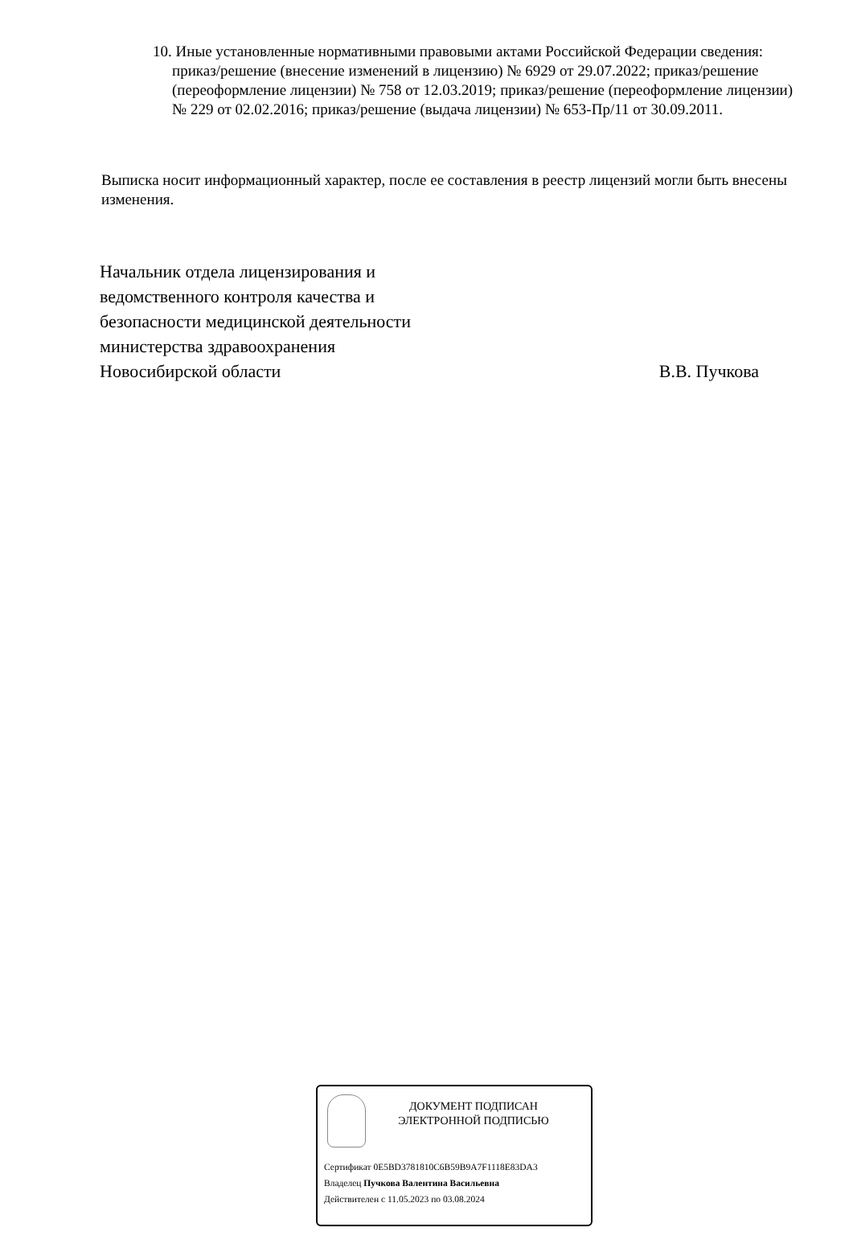10. Иные установленные нормативными правовыми актами Российской Федерации сведения: приказ/решение (внесение изменений в лицензию) № 6929 от 29.07.2022; приказ/решение (переоформление лицензии) № 758 от 12.03.2019; приказ/решение (переоформление лицензии) № 229 от 02.02.2016; приказ/решение (выдача лицензии) № 653-Пр/11 от 30.09.2011.
Выписка носит информационный характер, после ее составления в реестр лицензий могли быть внесены изменения.
Начальник отдела лицензирования и
ведомственного контроля качества и
безопасности медицинской деятельности
министерства здравоохранения
Новосибирской области
В.В. Пучкова
ДОКУМЕНТ ПОДПИСАН
ЭЛЕКТРОННОЙ ПОДПИСЬЮ
Сертификат 0E5BD3781810C6B59B9A7F1118E83DA3
Владелец Пучкова Валентина Васильевна
Действителен с 11.05.2023 по 03.08.2024